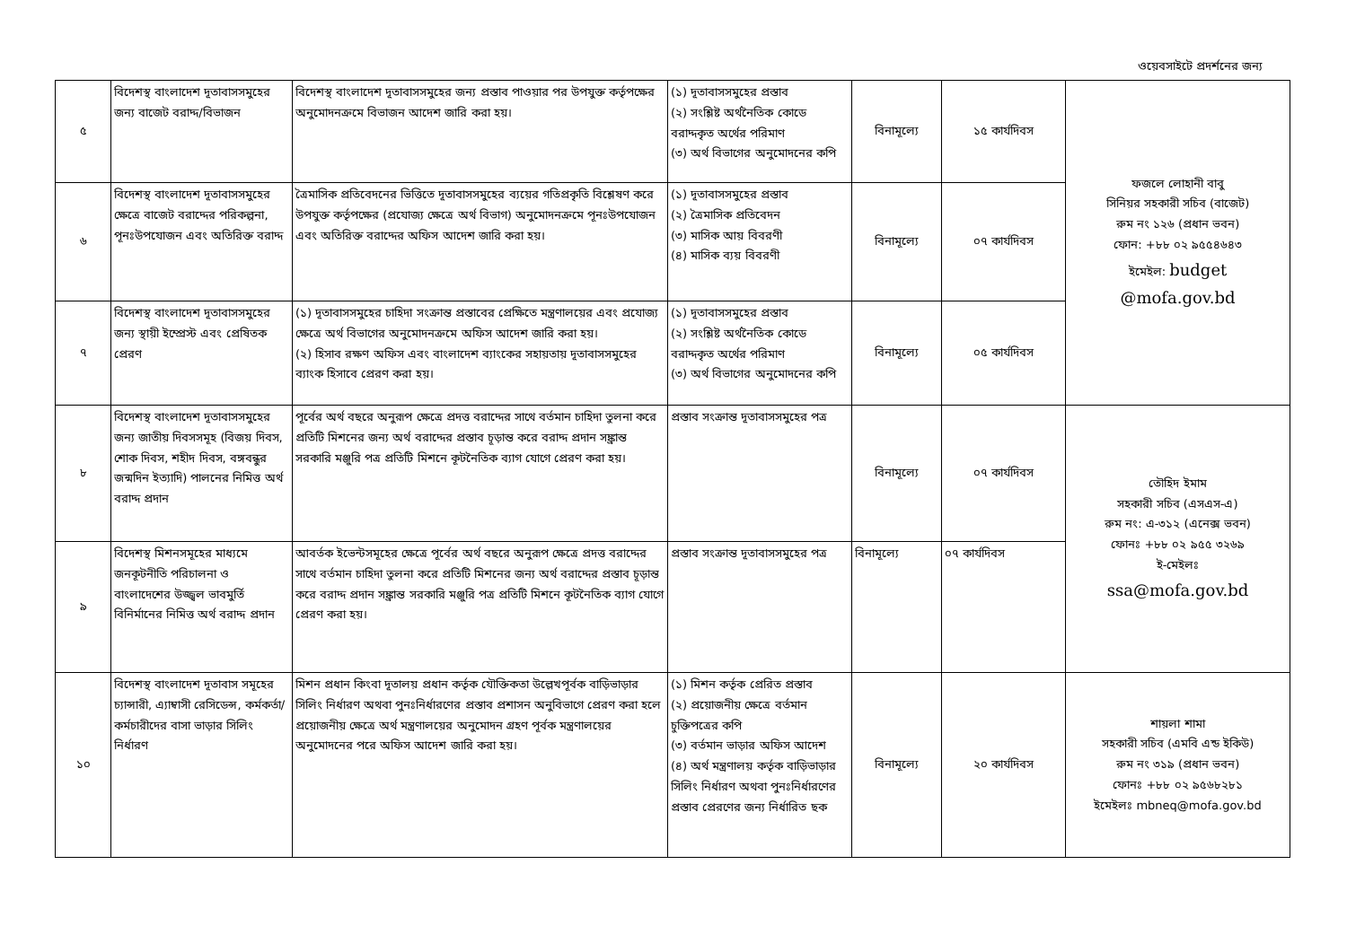ওয়েবসাইটে প্রদর্শনের জন্য
| ৫ | বিদেশস্থ বাংলাদেশ দূতাবাসসমুহের জন্য বাজেট বরাদ্দ/বিভাজন | বিদেশস্থ বাংলাদেশ দূতাবাসসমুহের জন্য প্রস্তাব পাওয়ার পর উপযুক্ত কর্তৃপক্ষের অনুমোদনক্রমে বিভাজন আদেশ জারি করা হয়। | (১) দূতাবাসসমুহের প্রস্তাব (২) সংশ্লিষ্ট অর্থনৈতিক কোডে বরাদ্দকৃত অর্থের পরিমাণ (৩) অর্থ বিভাগের অনুমোদনের কপি | বিনামূল্যে | ১৫ কার্যদিবস | ফজলে লোহানী বাবু সিনিয়র সহকারী সচিব (বাজেট) রুম নং ১২৬ (প্রধান ভবন) ফোন: +৮৮ ০২ ৯৫৫৪৬৪৩ ইমেইল: budget @mofa.gov.bd |
| ৬ | বিদেশস্থ বাংলাদেশ দূতাবাসসমুহের ক্ষেত্রে বাজেট বরাদ্দের পরিকল্পনা, পূনঃউপযোজন এবং অতিরিক্ত বরাদ্দ | ত্রৈমাসিক প্রতিবেদনের ভিত্তিতে দূতাবাসসমুহের ব্যয়ের গতিপ্রকৃতি বিশ্লেষণ করে উপযুক্ত কর্তৃপক্ষের (প্রযোজ্য ক্ষেত্রে অর্থ বিভাগ) অনুমোদনক্রমে পূনঃউপযোজন এবং অতিরিক্ত বরাদ্দের অফিস আদেশ জারি করা হয়। | (১) দূতাবাসসমুহের প্রস্তাব (২) ত্রৈমাসিক প্রতিবেদন (৩) মাসিক আয় বিবরণী (৪) মাসিক ব্যয় বিবরণী | বিনামূল্যে | ০৭ কার্যদিবস | |
| ৭ | বিদেশস্থ বাংলাদেশ দূতাবাসসমুহের জন্য স্থায়ী ইম্প্রেস্ট এবং প্রেষিতক প্রেরণ | (১) দূতাবাসসমুহের চাহিদা সংক্রান্ত প্রস্তাবের প্রেক্ষিতে মন্ত্রণালয়ের এবং প্রযোজ্য ক্ষেত্রে অর্থ বিভাগের অনুমোদনক্রমে অফিস আদেশ জারি করা হয়। (২) হিসাব রক্ষণ অফিস এবং বাংলাদেশ ব্যাংকের সহায়তায় দূতাবাসসমুহের ব্যাংক হিসাবে প্রেরণ করা হয়। | (১) দূতাবাসসমুহের প্রস্তাব (২) সংশ্লিষ্ট অর্থনৈতিক কোডে বরাদ্দকৃত অর্থের পরিমাণ (৩) অর্থ বিভাগের অনুমোদনের কপি | বিনামূল্যে | ০৫ কার্যদিবস | |
| ৮ | বিদেশস্থ বাংলাদেশ দূতাবাসসমুহের জন্য জাতীয় দিবসসমূহ (বিজয় দিবস, শোক দিবস, শহীদ দিবস, বঙ্গবন্ধুর জন্মদিন ইত্যাদি) পালনের নিমিত্ত অর্থ বরাদ্দ প্রদান | পূর্বের অর্থ বছরে অনুরূপ ক্ষেত্রে প্রদত্ত বরাদ্দের সাথে বর্তমান চাহিদা তুলনা করে প্রতিটি মিশনের জন্য অর্থ বরাদ্দের প্রস্তাব চূড়ান্ত করে বরাদ্দ প্রদান সঙ্ক্রান্ত সরকারি মঞ্জুরি পত্র প্রতিটি মিশনে কূটনৈতিক ব্যাগ যোগে প্রেরণ করা হয়। | প্রস্তাব সংক্রান্ত দূতাবাসসমুহের পত্র | বিনামূল্যে | ০৭ কার্যদিবস | তৌহিদ ইমাম সহকারী সচিব (এসএস-এ) রুম নং: এ-৩১২ (এনেক্স ভবন) ফোনঃ +৮৮ ০২ ৯৫৫ ৩২৬৯ ই-মেইলঃ ssa@mofa.gov.bd |
| ৯ | বিদেশস্থ মিশনসমূহের মাধ্যমে জনকূটনীতি পরিচালনা ও বাংলাদেশের উজ্জ্বল ভাবমুর্তি বিনির্মানের নিমিত্ত অর্থ বরাদ্দ প্রদান | আবর্তক ইভেন্টসমূহের ক্ষেত্রে পূর্বের অর্থ বছরে অনুরূপ ক্ষেত্রে প্রদত্ত বরাদ্দের সাথে বর্তমান চাহিদা তুলনা করে প্রতিটি মিশনের জন্য অর্থ বরাদ্দের প্রস্তাব চূড়ান্ত করে বরাদ্দ প্রদান সঙ্ক্রান্ত সরকারি মঞ্জুরি পত্র প্রতিটি মিশনে কূটনৈতিক ব্যাগ যোগে প্রেরণ করা হয়। | প্রস্তাব সংক্রান্ত দূতাবাসসমুহের পত্র | বিনামূল্যে | ০৭ কার্যদিবস | |
| ১০ | বিদেশস্থ বাংলাদেশ দূতাবাস সমূহের চ্যান্সারী, এ্যাম্বাসী রেসিডেন্স, কর্মকর্তা/কর্মচারীদের বাসা ভাড়ার সিলিং নির্ধারণ | মিশন প্রধান কিংবা দূতালয় প্রধান কর্তৃক যৌক্তিকতা উল্লেখপূর্বক বাড়িভাড়ার সিলিং নির্ধারণ অথবা পুনঃনির্ধারণের প্রস্তাব প্রশাসন অনুবিভাগে প্রেরণ করা হলে প্রয়োজনীয় ক্ষেত্রে অর্থ মন্ত্রণালয়ের অনুমোদন গ্রহণ পূর্বক মন্ত্রণালয়ের অনুমোদনের পরে অফিস আদেশ জারি করা হয়। | (১) মিশন কর্তৃক প্রেরিত প্রস্তাব (২) প্রয়োজনীয় ক্ষেত্রে বর্তমান চুক্তিপত্রের কপি (৩) বর্তমান ভাড়ার অফিস আদেশ (৪) অর্থ মন্ত্রণালয় কর্তৃক বাড়িভাড়ার সিলিং নির্ধারণ অথবা পুনঃনির্ধারণের প্রস্তাব প্রেরণের জন্য নির্ধারিত ছক | বিনামূল্যে | ২০ কার্যদিবস | শায়লা শামা সহকারী সচিব (এমবি এন্ড ইকিউ) রুম নং ৩১৯ (প্রধান ভবন) ফোনঃ +৮৮ ০২ ৯৫৬৮২৮১ ইমেইলঃ mbneq@mofa.gov.bd |